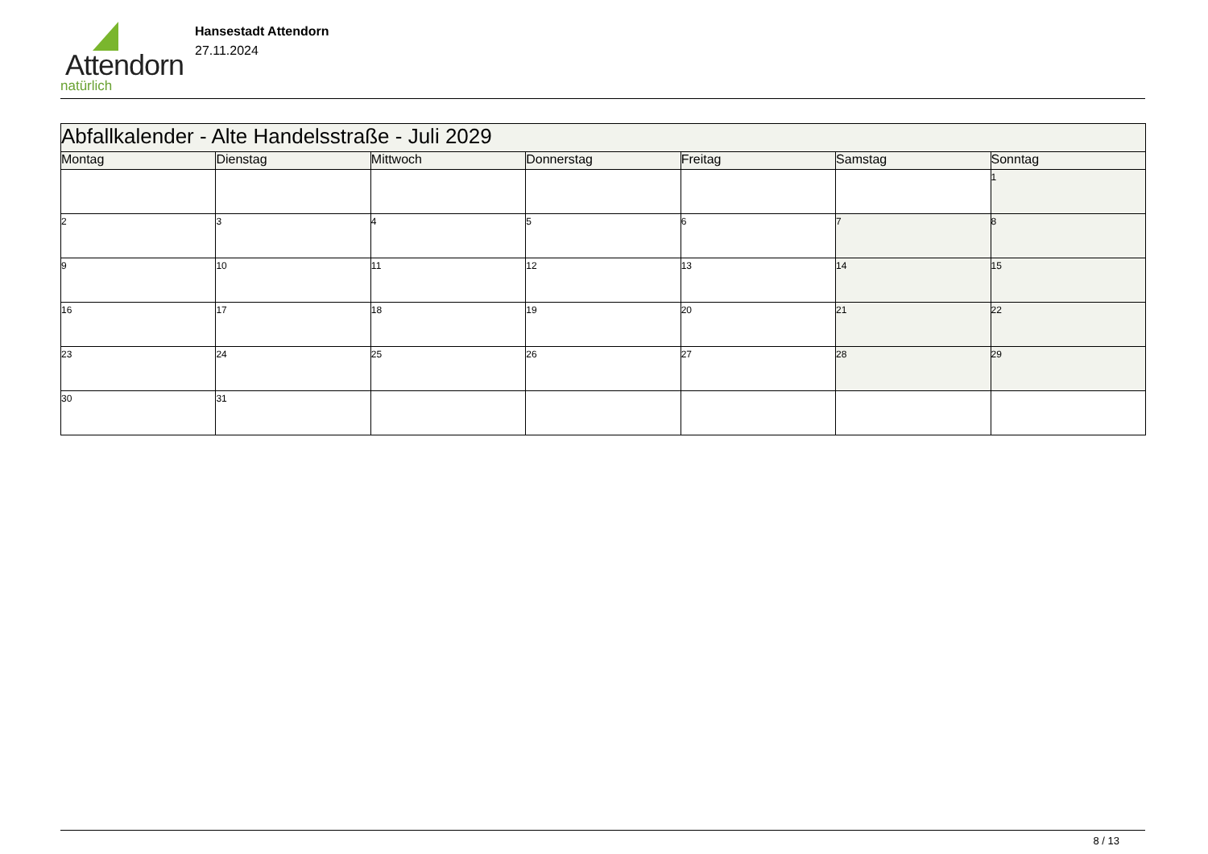Attendorn
natürlich
Hansestadt Attendorn
27.11.2024
| Abfallkalender - Alte Handelsstraße - Juli 2029 | | | | | | |
| Montag | Dienstag | Mittwoch | Donnerstag | Freitag | Samstag | Sonntag |
| | | | | | | 1 |
| 2 | 3 | 4 | 5 | 6 | 7 | 8 |
| 9 | 10 | 11 | 12 | 13 | 14 | 15 |
| 16 | 17 | 18 | 19 | 20 | 21 | 22 |
| 23 | 24 | 25 | 26 | 27 | 28 | 29 |
| 30 | 31 | | | | | |
8 / 13